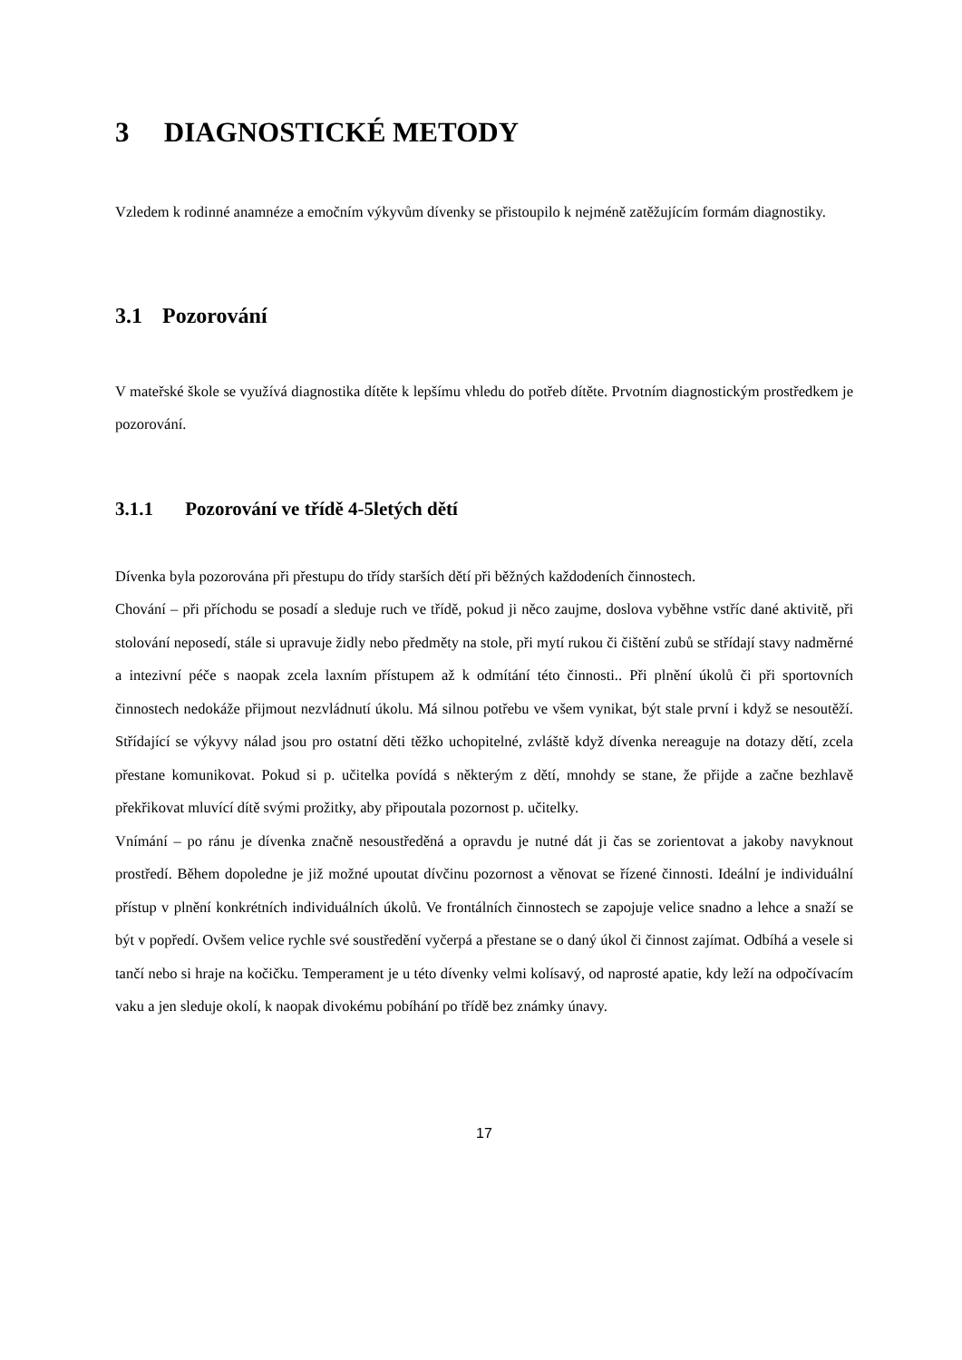3 DIAGNOSTICKÉ METODY
Vzledem k rodinné anamnéze a emočním výkyvům dívenky se přistoupilo k nejméně zatěžujícím formám diagnostiky.
3.1 Pozorování
V mateřské škole se využívá diagnostika dítěte k lepšímu vhledu do potřeb dítěte. Prvotním diagnostickým prostředkem je pozorování.
3.1.1 Pozorování ve třídě 4-5letých dětí
Dívenka byla pozorována při přestupu do třídy starších dětí při běžných každodeních činnostech.
Chování – při příchodu se posadí a sleduje ruch ve třídě, pokud ji něco zaujme, doslova vyběhne vstříc dané aktivitě, při stolování neposedí, stále si upravuje židly nebo předměty na stole, při mytí rukou či čištění zubů se střídají stavy nadměrné a intezivní péče s naopak zcela laxním přístupem až k odmítání této činnosti.. Při plnění úkolů či při sportovních činnostech nedokáže přijmout nezvládnutí úkolu. Má silnou potřebu ve všem vynikat, být stale první i když se nesoutěží. Střídající se výkyvy nálad jsou pro ostatní děti těžko uchopitelné, zvláště když dívenka nereaguje na dotazy dětí, zcela přestane komunikovat. Pokud si p. učitelka povídá s některým z dětí, mnohdy se stane, že přijde a začne bezhlavě překřikovat mluvící dítě svými prožitky, aby připoutala pozornost p. učitelky.
Vnímání – po ránu je dívenka značně nesoustředěná a opravdu je nutné dát ji čas se zorientovat a jakoby navyknout prostředí. Během dopoledne je již možné upoutat dívčinu pozornost a věnovat se řízené činnosti. Ideální je individuální přístup v plnění konkrétních individuálních úkolů. Ve frontálních činnostech se zapojuje velice snadno a lehce a snaží se být v popředí. Ovšem velice rychle své soustředění vyčerpá a přestane se o daný úkol či činnost zajímat. Odbíhá a vesele si tančí nebo si hraje na kočičku. Temperament je u této dívenky velmi kolísavý, od naprosté apatie, kdy leží na odpočívacím vaku a jen sleduje okolí, k naopak divokému pobíhání po třídě bez známky únavy.
17